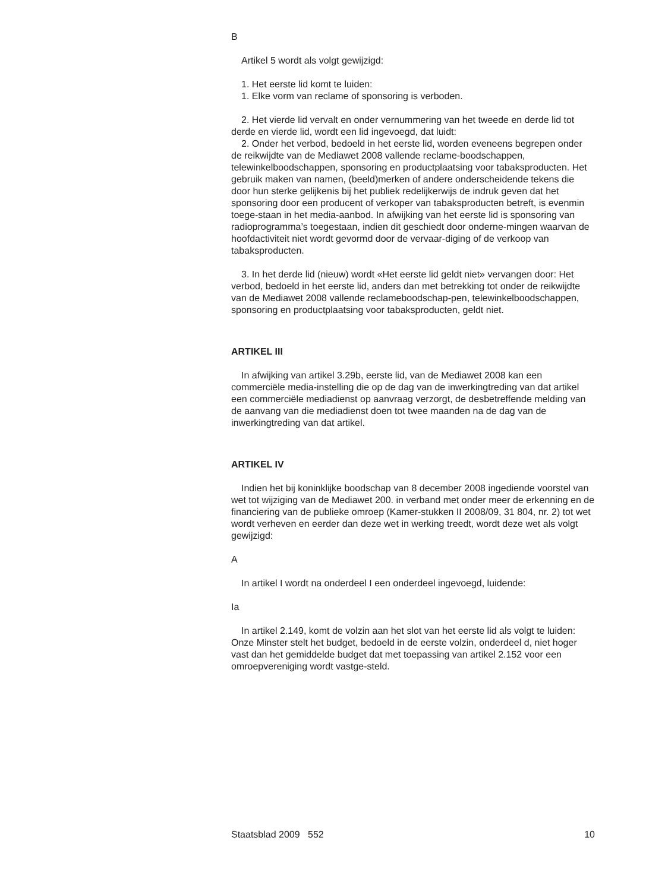B
Artikel 5 wordt als volgt gewijzigd:
1. Het eerste lid komt te luiden:
1. Elke vorm van reclame of sponsoring is verboden.
2. Het vierde lid vervalt en onder vernummering van het tweede en derde lid tot derde en vierde lid, wordt een lid ingevoegd, dat luidt:
2. Onder het verbod, bedoeld in het eerste lid, worden eveneens begrepen onder de reikwijdte van de Mediawet 2008 vallende reclame-boodschappen, telewinkelboodschappen, sponsoring en productplaatsing voor tabaksproducten. Het gebruik maken van namen, (beeld)merken of andere onderscheidende tekens die door hun sterke gelijkenis bij het publiek redelijkerwijs de indruk geven dat het sponsoring door een producent of verkoper van tabaksproducten betreft, is evenmin toege-staan in het media-aanbod. In afwijking van het eerste lid is sponsoring van radioprogramma’s toegestaan, indien dit geschiedt door onderne-mingen waarvan de hoofdactiviteit niet wordt gevormd door de vervaar-diging of de verkoop van tabaksproducten.
3. In het derde lid (nieuw) wordt «Het eerste lid geldt niet» vervangen door: Het verbod, bedoeld in het eerste lid, anders dan met betrekking tot onder de reikwijdte van de Mediawet 2008 vallende reclameboodschap-pen, telewinkelboodschappen, sponsoring en productplaatsing voor tabaksproducten, geldt niet.
ARTIKEL III
In afwijking van artikel 3.29b, eerste lid, van de Mediawet 2008 kan een commerciële media-instelling die op de dag van de inwerkingtreding van dat artikel een commerciële mediadienst op aanvraag verzorgt, de desbetreffende melding van de aanvang van die mediadienst doen tot twee maanden na de dag van de inwerkingtreding van dat artikel.
ARTIKEL IV
Indien het bij koninklijke boodschap van 8 december 2008 ingediende voorstel van wet tot wijziging van de Mediawet 200. in verband met onder meer de erkenning en de financiering van de publieke omroep (Kamer-stukken II 2008/09, 31 804, nr. 2) tot wet wordt verheven en eerder dan deze wet in werking treedt, wordt deze wet als volgt gewijzigd:
A
In artikel I wordt na onderdeel I een onderdeel ingevoegd, luidende:
Ia
In artikel 2.149, komt de volzin aan het slot van het eerste lid als volgt te luiden: Onze Minster stelt het budget, bedoeld in de eerste volzin, onderdeel d, niet hoger vast dan het gemiddelde budget dat met toepassing van artikel 2.152 voor een omroepvereniging wordt vastge-steld.
Staatsblad 2009 552 10